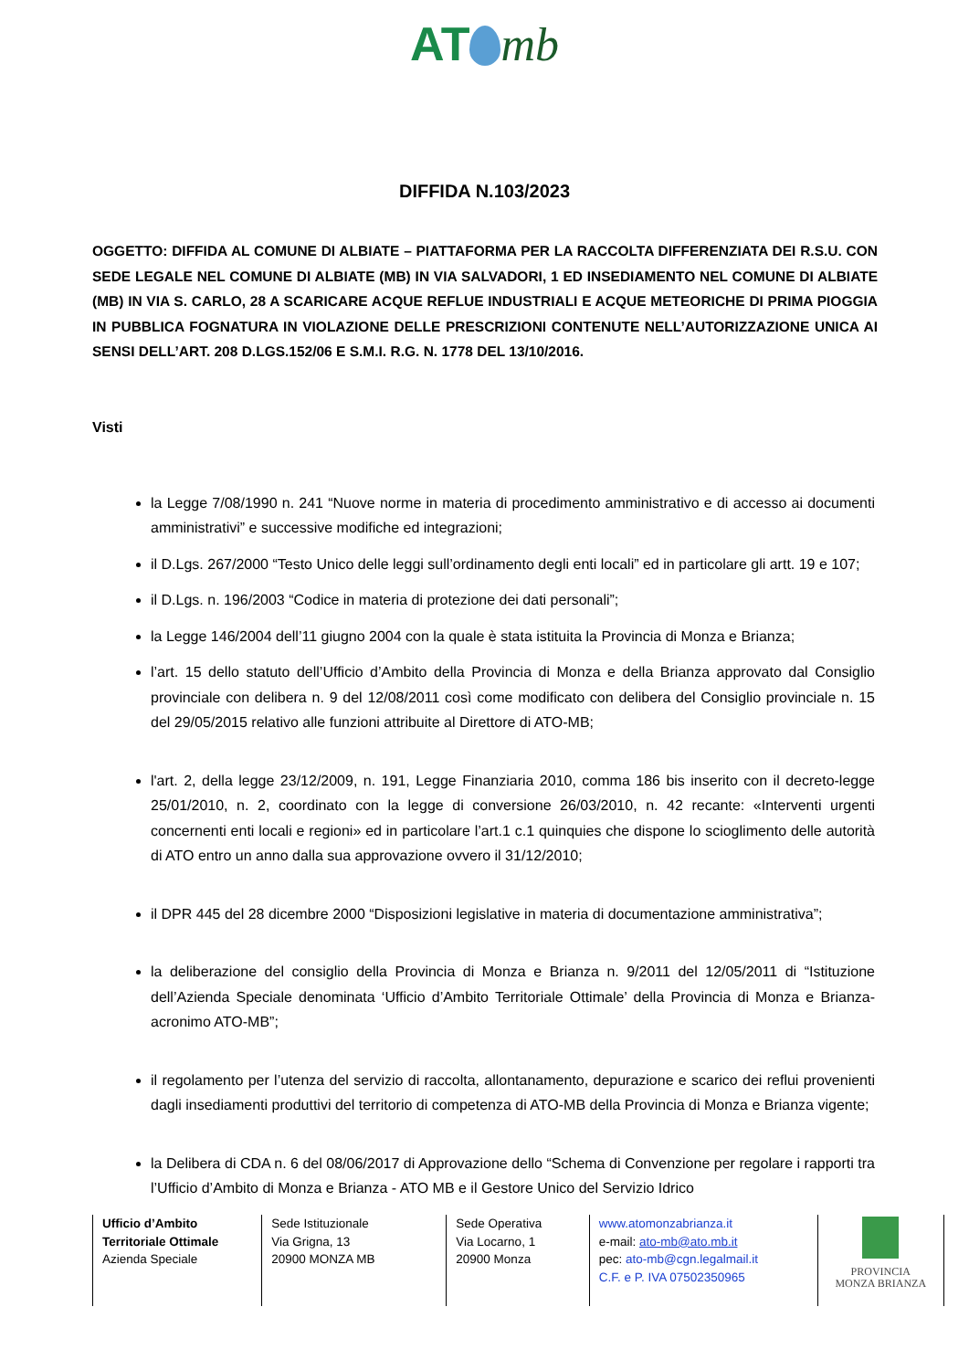AT mb
DIFFIDA N.103/2023
OGGETTO: DIFFIDA AL COMUNE DI ALBIATE – PIATTAFORMA PER LA RACCOLTA DIFFERENZIATA DEI R.S.U. CON SEDE LEGALE NEL COMUNE DI ALBIATE (MB) IN VIA SALVADORI, 1 ED INSEDIAMENTO NEL COMUNE DI ALBIATE (MB) IN VIA S. CARLO, 28 A SCARICARE ACQUE REFLUE INDUSTRIALI E ACQUE METEORICHE DI PRIMA PIOGGIA IN PUBBLICA FOGNATURA IN VIOLAZIONE DELLE PRESCRIZIONI CONTENUTE NELL’AUTORIZZAZIONE UNICA AI SENSI DELL’ART. 208 D.LGS.152/06 E S.M.I. R.G. N. 1778 DEL 13/10/2016.
Visti
la Legge 7/08/1990 n. 241 “Nuove norme in materia di procedimento amministrativo e di accesso ai documenti amministrativi” e successive modifiche ed integrazioni;
il D.Lgs. 267/2000 “Testo Unico delle leggi sull’ordinamento degli enti locali” ed in particolare gli artt. 19 e 107;
il D.Lgs. n. 196/2003 “Codice in materia di protezione dei dati personali”;
la Legge 146/2004 dell’11 giugno 2004 con la quale è stata istituita la Provincia di Monza e Brianza;
l’art. 15 dello statuto dell’Ufficio d’Ambito della Provincia di Monza e della Brianza approvato dal Consiglio provinciale con delibera n. 9 del 12/08/2011 così come modificato con delibera del Consiglio provinciale n. 15 del 29/05/2015 relativo alle funzioni attribuite al Direttore di ATO-MB;
l'art. 2, della legge 23/12/2009, n. 191, Legge Finanziaria 2010, comma 186 bis inserito con il decreto-legge 25/01/2010, n. 2, coordinato con la legge di conversione 26/03/2010, n. 42 recante: «Interventi urgenti concernenti enti locali e regioni» ed in particolare l’art.1 c.1 quinquies che dispone lo scioglimento delle autorità di ATO entro un anno dalla sua approvazione ovvero il 31/12/2010;
il DPR 445 del 28 dicembre 2000 “Disposizioni legislative in materia di documentazione amministrativa”;
la deliberazione del consiglio della Provincia di Monza e Brianza n. 9/2011 del 12/05/2011 di “Istituzione dell’Azienda Speciale denominata ‘Ufficio d’Ambito Territoriale Ottimale’ della Provincia di Monza e Brianza- acronimo ATO-MB”;
il regolamento per l’utenza del servizio di raccolta, allontanamento, depurazione e scarico dei reflui provenienti dagli insediamenti produttivi del territorio di competenza di ATO-MB della Provincia di Monza e Brianza vigente;
la Delibera di CDA n. 6 del 08/06/2017 di Approvazione dello “Schema di Convenzione per regolare i rapporti tra l’Ufficio d’Ambito di Monza e Brianza - ATO MB e il Gestore Unico del Servizio Idrico
Ufficio d’Ambito
Territoriale Ottimale
Azienda Speciale
Sede Istituzionale
Via Grigna, 13
20900 MONZA MB
Sede Operativa
Via Locarno, 1
20900 Monza
www.atomonzabrianza.it
e-mail: ato-mb@ato.mb.it
pec: ato-mb@cgn.legalmail.it
C.F. e P. IVA 07502350965
PROVINCIA
MONZA BRIANZA